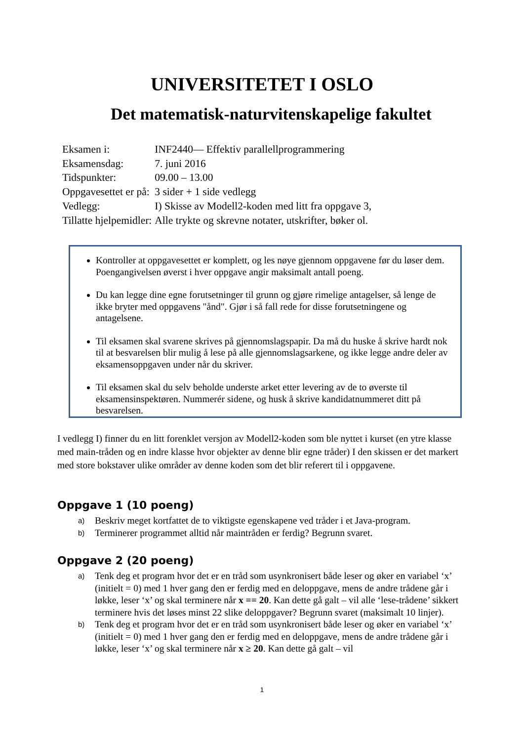UNIVERSITETET I OSLO
Det matematisk-naturvitenskapelige fakultet
| Eksamen i: | INF2440— Effektiv parallellprogrammering |
| Eksamensdag: | 7. juni 2016 |
| Tidspunkter: | 09.00 – 13.00 |
| Oppgavesettet er på: | 3 sider + 1 side vedlegg |
| Vedlegg: | I) Skisse av Modell2-koden med litt fra oppgave 3, |
| Tillatte hjelpemidler: | Alle trykte og skrevne notater, utskrifter, bøker ol. |
Kontroller at oppgavesettet er komplett, og les nøye gjennom oppgavene før du løser dem. Poengangivelsen øverst i hver oppgave angir maksimalt antall poeng.
Du kan legge dine egne forutsetninger til grunn og gjøre rimelige antagelser, så lenge de ikke bryter med oppgavens "ånd". Gjør i så fall rede for disse forutsetningene og antagelsene.
Til eksamen skal svarene skrives på gjennomslagspapir. Da må du huske å skrive hardt nok til at besvarelsen blir mulig å lese på alle gjennomslagsarkene, og ikke legge andre deler av eksamensoppgaven under når du skriver.
Til eksamen skal du selv beholde underste arket etter levering av de to øverste til eksamensinspektøren. Nummerér sidene, og husk å skrive kandidatnummeret ditt på besvarelsen.
I vedlegg I) finner du en litt forenklet versjon av Modell2-koden som ble nyttet i kurset (en ytre klasse med main-tråden og en indre klasse hvor objekter av denne blir egne tråder) I den skissen er det markert med store bokstaver ulike områder av denne koden som det blir referert til i oppgavene.
Oppgave 1 (10 poeng)
a) Beskriv meget kortfattet de to viktigste egenskapene ved tråder i et Java-program.
b) Terminerer programmet alltid når maintråden er ferdig? Begrunn svaret.
Oppgave 2 (20 poeng)
a) Tenk deg et program hvor det er en tråd som usynkronisert både leser og øker en variabel ‘x’ (initielt = 0) med 1 hver gang den er ferdig med en deloppgave, mens de andre trådene går i løkke, leser ‘x’ og skal terminere når x == 20. Kan dette gå galt – vil alle ‘lese-trådene’ sikkert terminere hvis det løses minst 22 slike deloppgaver? Begrunn svaret (maksimalt 10 linjer).
b) Tenk deg et program hvor det er en tråd som usynkronisert både leser og øker en variabel ‘x’ (initielt = 0) med 1 hver gang den er ferdig med en deloppgave, mens de andre trådene går i løkke, leser ‘x’ og skal terminere når x ≥ 20. Kan dette gå galt – vil
1